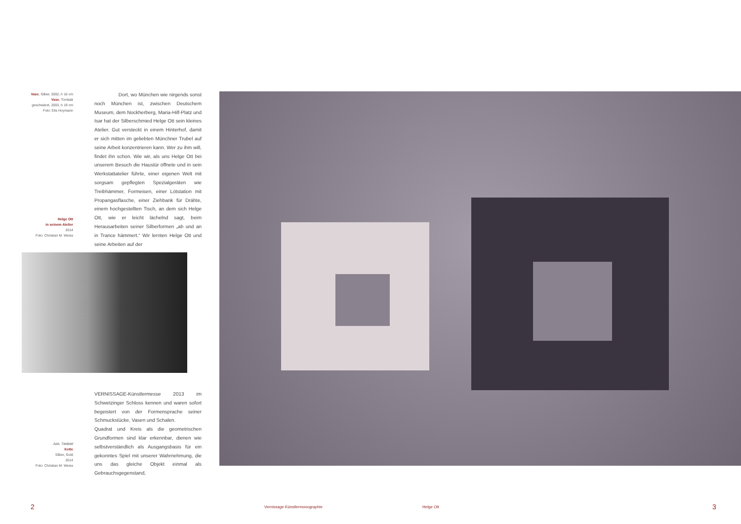Vase, Silber, 2002, h 16 cm
Vase, Tombak
geschwärzt, 2003, h 19 cm
Foto: Elis Hoymann
Dort, wo München wie nirgends sonst noch München ist, zwischen Deutschem Museum, dem Nockherberg, Maria-Hilf-Platz und Isar hat der Silberschmied Helge Ott sein kleines Atelier. Gut versteckt in einem Hinterhof, damit er sich mitten im geliebten Münchner Trubel auf seine Arbeit konzentrieren kann. Wer zu ihm will, findet ihn schon. Wie wir, als uns Helge Ott bei unserem Besuch die Haustür öffnete und in sein Werkstattatelier führte, einer eigenen Welt mit sorgsam gepflegten Spezialgeräten wie Treibhämmer, Formeisen, einer Lötstation mit Propangasflasche, einer Ziehbank für Drähte, einem hochgestellten Tisch, an dem sich Helge Ott, wie er leicht lächelnd sagt, beim Herausarbeiten seiner Silberformen „ab und an in Trance hämmert.“ Wir lernten Helge Ott und seine Arbeiten auf der
Helge Ott
in seinem Atelier
2014
Foto: Christian M. Weiss
VERNISSAGE-Künstlermesse 2013 im Schwetzinger Schloss kennen und waren sofort begeistert von der Formensprache seiner Schmuckstücke, Vasen und Schalen.
Quadrat und Kreis als die geometrischen Grundformen sind klar erkennbar, dienen wie selbstverständlich als Ausgangsbasis für ein gekonntes Spiel mit unserer Wahrnehmung, die uns das gleiche Objekt einmal als Gebrauchsgegenstand,
Abb. Titelbild
Kette
Silber, Gold
2014
Foto: Christian M. Weiss
2 Vernissage Künstlermonographie Helge Ott 3